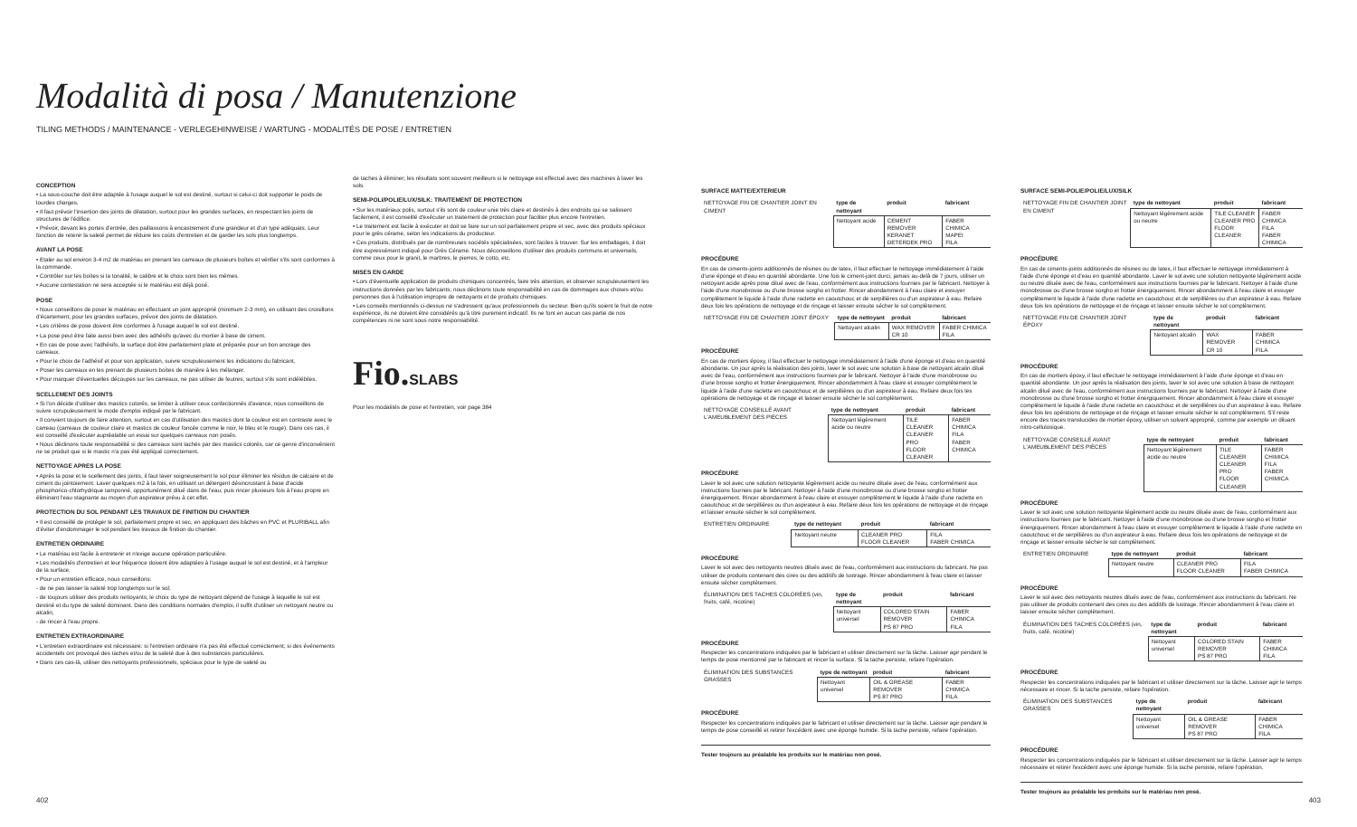Modalità di posa / Manutenzione
TILING METHODS / MAINTENANCE - VERLEGEHINWEISE / WARTUNG - MODALITÉS DE POSE / ENTRETIEN
CONCEPTION
• La sous-couche doit être adaptée à l'usage auquel le sol est destiné, surtout si celui-ci doit supporter le poids de lourdes charges.
• Il faut prévoir l'insertion des joints de dilatation, surtout pour les grandes surfaces, en respectant les joints de structures de l'édifice.
• Prévoir, devant les portes d'entrée, des paillassons à encastrement d'une grandeur et d'un type adéquats. Leur fonction de retenir la saleté permet de réduire les coûts d'entretien et de garder les sols plus longtemps.
AVANT LA POSE
• Etaler au sol environ 3-4 m2 de matériau en prenant les carreaux de plusieurs boîtes et vérifier s'ils sont conformes à la commande.
• Contrôler sur les boîtes si la tonalité, le calibre et le choix sont bien les mêmes.
• Aucune contestation ne sera acceptée si le matériau est déjà posé.
POSE
• Nous conseillons de poser le matériau en effectuant un joint approprié (minimum 2-3 mm), en utilisant des croisillons d'écartement; pour les grandes surfaces, prévoir des joints de dilatation.
• Les critères de pose doivent être conformes à l'usage auquel le sol est destiné.
• La pose peut être faite aussi bien avec des adhésifs qu'avec du mortier à base de ciment.
• En cas de pose avec l'adhésifs, la surface doit être parfaitement plate et préparée pour un bon ancrage des carreaux.
• Pour le choix de l'adhésif et pour son application, suivre scrupuleusement les indications du fabricant.
• Poser les carreaux en les prenant de plusieurs boîtes de manière à les mélanger.
• Pour marquer d'éventuelles découpes sur les carreaux, ne pas utiliser de feutres, surtout s'ils sont indélébiles.
SCELLEMENT DES JOINTS
• Si l'on décide d'utiliser des mastics colorés, se limiter à utiliser ceux confectionnés d'avance; nous conseillons de suivre scrupuleusement le mode d'emploi indiqué par le fabricant.
• Il convient toujours de faire attention, surtout en cas d'utilisation des mastics dont la couleur est en contraste avec le carreau (carreaux de couleur claire et mastics de couleur foncée comme le noir, le bleu et le rouge). Dans ces cas, il est conseillé d'exécuter aupréalable un essai sur quelques carreaux non posés.
• Nous déclinons toute responsabilité si des carreaux sont tachés par des mastics colorés, car ce genre d'inconvénient ne se produit que si le mastic n'a pas été appliqué correctement.
NETTOYAGE APRES LA POSE
• Après la pose et le scellement des joints, il faut laver soigneusement le sol pour éliminer les résidus de calcaire et de ciment du jointoiement. Laver quelques m2 à la fois, en utilisant un détergent désincrustant à base d'acide phosphorico-chlorhydrique tamponné, opportunément dilué dans de l'eau; puis rincer plusieurs fois à l'eau propre en éliminant l'eau stagnante au moyen d'un aspirateur prévu à cet effet.
PROTECTION DU SOL PENDANT LES TRAVAUX DE FINITION DU CHANTIER
• Il est conseillé de protéger le sol, parfaitement propre et sec, en appliquant des bâches en PVC et PLURIBALL afin d'éviter d'endommager le sol pendant les travaux de finition du chantier.
ENTRETIEN ORDINAIRE
• Le matériau est facile à entretenir et n'exige aucune opération particulière.
• Les modalités d'entretien et leur fréquence doivent être adaptées à l'usage auquel le sol est destiné, et à l'ampleur de la surface.
• Pour un entretien efficace, nous conseillons:
- de ne pas laisser la saleté trop longtemps sur le sol;
- de toujours utiliser des produits nettoyants; le choix du type de nettoyant dépend de l'usage à laquelle le sol est destiné et du type de saleté dominant. Dans des conditions normales d'emploi, il suffit d'utiliser un nettoyant neutre ou alcalin;
- de rincer à l'eau propre.
ENTRETIEN EXTRAORDINAIRE
• L'entretien extraordinaire est nécessaire: si l'entretien ordinaire n'a pas été effectué correctement; si des événements accidentels ont provoqué des taches et/ou de la saleté due à des substances particulières.
• Dans ces cas-là, utiliser des nettoyants professionnels, spéciaux pour le type de saleté ou
de taches à éliminer; les résultats sont souvent meilleurs si le nettoyage est effectué avec des machines à laver les sols.
SEMI-POLI/POLIE/LUX/SILK: TRAITEMENT DE PROTECTION
• Sur les matériaux polis, surtout s'ils sont de couleur unie très claire et destinés à des endroits qui se salissent facilement, il est conseillé d'exécuter un traitement de protection pour faciliter plus encore l'entretien.
• Le traitement est facile à exécuter et doit se faire sur un sol parfaitement propre et sec, avec des produits spéciaux pour le grès cérame, selon les indications du producteur.
• Ces produits, distribués par de nombreuses sociétés spécialisées, sont faciles à trouver. Sur les emballages, il doit être expressément indiqué pour Grès Cérame. Nous déconseillons d'utiliser des produits communs et universels, comme ceux pour le granit, le marbres, le pierres, le cotto, etc.
MISES EN GARDE
• Lors d'éventuelle application de produits chimiques concentrés, faire très attention, et observer scrupuleusement les instructions données par les fabricants; nous déclinons toute responsabilité en cas de dommages aux choses et/ou personnes dus à l'utilisation impropre de nettoyants et de produits chimiques.
• Les conseils mentionnés ci-dessus ne s'adressent qu'aux professionnels du secteur. Bien qu'ils soient le fruit de notre expérience, ils ne doivent être considérés qu'à titre purement indicatif. Ils ne font en aucun cas partie de nos compétences ni ne sont sous notre responsabilité.
Fio.SLABS
Pour les modalités de pose et l'entretien, voir page 384
SURFACE MATTE/EXTERIEUR
| NETTOYAGE FIN DE CHANTIER JOINT EN CIMENT | type de nettoyant | produit | fabricant |
| | Nettoyant acide | CEMENT REMOVER KERANET DETERDEK PRO | FABER CHIMICA MAPEI FILA |
PROCÉDURE
En cas de ciments-joints additionnés de résines ou de latex, il faut effectuer le nettoyage immédiatement à l'aide d'une éponge et d'eau en quantité abondante. Une fois le ciment-joint durci, jamais au-delà de 7 jours, utiliser un nettoyant acide après pose dilué avec de l'eau, conformément aux instructions fournies par le fabricant. Nettoyer à l'aide d'une monobrosse ou d'une brosse sorgho et frotter. Rincer abondamment à l'eau claire et essuyer complètement le liquide à l'aide d'une raclette en caoutchouc et de serpillières ou d'un aspirateur à eau. Refaire deux fois les opérations de nettoyage et de rinçage et laisser ensuite sécher le sol complètement.
| NETTOYAGE FIN DE CHANTIER JOINT ÉPOXY | type de nettoyant | produit | fabricant |
| | Nettoyant alcalin | WAX REMOVER CR 10 | FABER CHIMICA FILA |
PROCÉDURE
En cas de mortiers époxy, il faut effectuer le nettoyage immédiatement à l'aide d'une éponge et d'eau en quantité abondante. Un jour après la réalisation des joints, laver le sol avec une solution à base de nettoyant alcalin dilué avec de l'eau, conformément aux instructions fournies par le fabricant. Nettoyer à l'aide d'une monobrosse ou d'une brosse sorgho et frotter énergiquement. Rincer abondamment à l'eau claire et essuyer complètement le liquide à l'aide d'une raclette en caoutchouc et de serpillières ou d'un aspirateur à eau. Refaire deux fois les opérations de nettoyage et de rinçage et laisser ensuite sécher le sol complètement.
| NETTOYAGE CONSEILLÉ AVANT L'AMEUBLEMENT DES PIÈCES | type de nettoyant | produit | fabricant |
| | Nettoyant légèrement acide ou neutre | TILE CLEANER CLEANER PRO FLOOR CLEANER | FABER CHIMICA FILA FABER CHIMICA |
PROCÉDURE
Laver le sol avec une solution nettoyante légèrement acide ou neutre diluée avec de l'eau, conformément aux instructions fournies par le fabricant. Nettoyer à l'aide d'une monobrosse ou d'une brosse sorgho et frotter énergiquement. Rincer abondamment à l'eau claire et essuyer complètement le liquide à l'aide d'une raclette en caoutchouc et de serpillières ou d'un aspirateur à eau. Refaire deux fois les opérations de nettoyage et de rinçage et laisser ensuite sécher le sol complètement.
| ENTRETIEN ORDINAIRE | type de nettoyant | produit | fabricant |
| | Nettoyant neutre | CLEANER PRO FLOOR CLEANER | FILA FABER CHIMICA |
PROCÉDURE
Laver le sol avec des nettoyants neutres dilués avec de l'eau, conformément aux instructions du fabricant. Ne pas utiliser de produits contenant des cires ou des additifs de lustrage. Rincer abondamment à l'eau claire et laisser ensuite sécher complètement.
| ÉLIMINATION DES TACHES COLORÉES (vin, fruits, café, nicotine) | type de nettoyant | produit | fabricant |
| | Nettoyant universel | COLORED STAIN REMOVER PS 87 PRO | FABER CHIMICA FILA |
PROCÉDURE
Respecter les concentrations indiquées par le fabricant et utiliser directement sur la tâche. Laisser agir pendant le temps de pose mentionné par le fabricant et rincer la surface. Si la tache persiste, refaire l'opération.
| ÉLIMINATION DES SUBSTANCES GRASSES | type de nettoyant | produit | fabricant |
| | Nettoyant universel | OIL & GREASE REMOVER PS 87 PRO | FABER CHIMICA FILA |
PROCÉDURE
Respecter les concentrations indiquées par le fabricant et utiliser directement sur la tâche. Laisser agir pendant le temps de pose conseillé et retirer l'excédent avec une éponge humide. Si la tache persiste, refaire l'opération.
Tester toujours au préalable les produits sur le matériau non posé.
SURFACE SEMI-POLIE/POLIE/LUX/SILK
| NETTOYAGE FIN DE CHANTIER JOINT EN CIMENT | type de nettoyant | produit | fabricant |
| | Nettoyant légèrement acide ou neutre | TILE CLEANER CLEANER PRO FLOOR CLEANER | FABER CHIMICA FILA FABER CHIMICA |
PROCÉDURE
En cas de ciments-joints additionnés de résines ou de latex, il faut effectuer le nettoyage immédiatement à l'aide d'une éponge et d'eau en quantité abondante. Laver le sol avec une solution nettoyante légèrement acide ou neutre diluée avec de l'eau, conformément aux instructions fournies par le fabricant. Nettoyer à l'aide d'une monobrosse ou d'une brosse sorgho et frotter énergiquement. Rincer abondamment à l'eau claire et essuyer complètement le liquide à l'aide d'une raclette en caoutchouc et de serpillières ou d'un aspirateur à eau. Refaire deux fois les opérations de nettoyage et de rinçage et laisser ensuite sécher le sol complètement.
| NETTOYAGE FIN DE CHANTIER JOINT ÉPOXY | type de nettoyant | produit | fabricant |
| | Nettoyant alcalin | WAX REMOVER CR 10 | FABER CHIMICA FILA |
PROCÉDURE
En cas de mortiers époxy, il faut effectuer le nettoyage immédiatement à l'aide d'une éponge et d'eau en quantité abondante. Un jour après la réalisation des joints, laver le sol avec une solution à base de nettoyant alcalin dilué avec de l'eau, conformément aux instructions fournies par le fabricant. Nettoyer à l'aide d'une monobrosse ou d'une brosse sorgho et frotter énergiquement. Rincer abondamment à l'eau claire et essuyer complètement le liquide à l'aide d'une raclette en caoutchouc et de serpillières ou d'un aspirateur à eau. Refaire deux fois les opérations de nettoyage et de rinçage et laisser ensuite sécher le sol complètement. S'il reste encore des traces translucides de mortier époxy, utiliser un solvant approprié, comme par exemple un diluant nitro-cellulosique.
| NETTOYAGE CONSEILLÉ AVANT L'AMEUBLEMENT DES PIÈCES | type de nettoyant | produit | fabricant |
| | Nettoyant légèrement acide ou neutre | TILE CLEANER CLEANER PRO FLOOR CLEANER | FABER CHIMICA FILA FABER CHIMICA |
PROCÉDURE
Laver le sol avec une solution nettoyante légèrement acide ou neutre diluée avec de l'eau, conformément aux instructions fournies par le fabricant. Nettoyer à l'aide d'une monobrosse ou d'une brosse sorgho et frotter énergiquement. Rincer abondamment à l'eau claire et essuyer complètement le liquide à l'aide d'une raclette en caoutchouc et de serpillières ou d'un aspirateur à eau. Refaire deux fois les opérations de nettoyage et de rinçage et laisser ensuite sécher le sol complètement.
| ENTRETIEN ORDINAIRE | type de nettoyant | produit | fabricant |
| | Nettoyant neutre | CLEANER PRO FLOOR CLEANER | FILA FABER CHIMICA |
PROCÉDURE
Laver le sol avec des nettoyants neutres dilués avec de l'eau, conformément aux instructions du fabricant. Ne pas utiliser de produits contenant des cires ou des additifs de lustrage. Rincer abondamment à l'eau claire et laisser ensuite sécher complètement.
| ÉLIMINATION DES TACHES COLORÉES (vin, fruits, café, nicotine) | type de nettoyant | produit | fabricant |
| | Nettoyant universel | COLORED STAIN REMOVER PS 87 PRO | FABER CHIMICA FILA |
PROCÉDURE
Respecter les concentrations indiquées par le fabricant et utiliser directement sur la tâche. Laisser agir le temps nécessaire et rincer. Si la tache persiste, refaire l'opération.
| ÉLIMINATION DES SUBSTANCES GRASSES | type de nettoyant | produit | fabricant |
| | Nettoyant universel | OIL & GREASE REMOVER PS 87 PRO | FABER CHIMICA FILA |
PROCÉDURE
Respecter les concentrations indiquées par le fabricant et utiliser directement sur la tâche. Laisser agir le temps nécessaire et retirer l'excédent avec une éponge humide. Si la tache persiste, refaire l'opération.
Tester toujours au préalable les produits sur le matériau non posé.
402 403